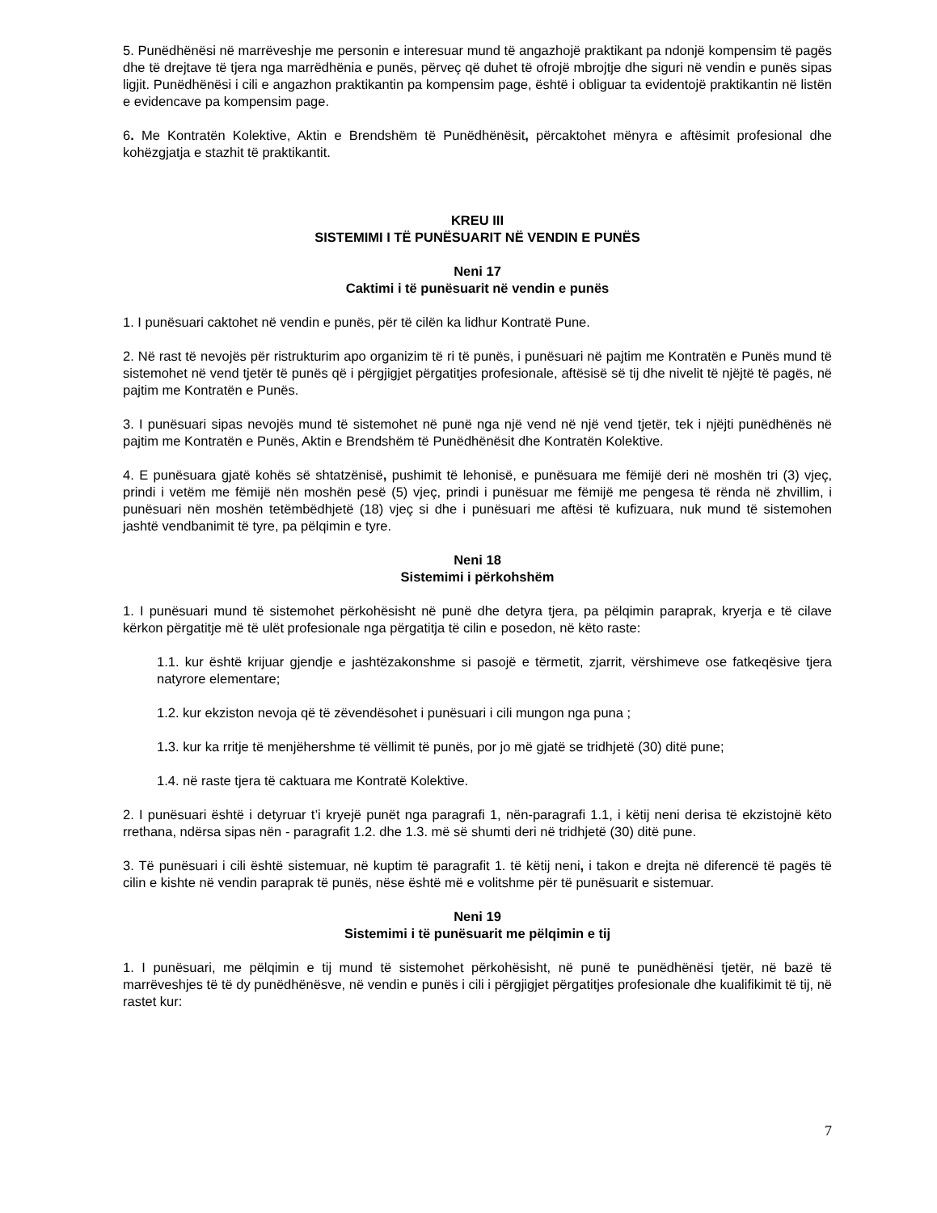5. Punëdhënësi në marrëveshje me personin e interesuar mund të angazhojë praktikant pa ndonjë kompensim të pagës dhe të drejtave të tjera nga marrëdhënia e punës, përveç që duhet të ofrojë mbrojtje dhe siguri në vendin e punës sipas ligjit. Punëdhënësi i cili e angazhon praktikantin pa kompensim page, është i obliguar ta evidentojë praktikantin në listën e evidencave pa kompensim page.
6. Me Kontratën Kolektive, Aktin e Brendshëm të Punëdhënësit, përcaktohet mënyra e aftësimit profesional dhe kohëzgjatja e stazhit të praktikantit.
KREU III
SISTEMIMI I TË PUNËSUARIT NË VENDIN E PUNËS
Neni 17
Caktimi i të punësuarit në vendin e punës
1. I punësuari caktohet në vendin e punës, për të cilën ka lidhur Kontratë Pune.
2. Në rast të nevojës për ristrukturim apo organizim të ri të punës, i punësuari në pajtim me Kontratën e Punës mund të sistemohet në vend tjetër të punës që i përgjigjet përgatitjes profesionale, aftësisë së tij dhe nivelit të njëjtë të pagës, në pajtim me Kontratën e Punës.
3. I punësuari sipas nevojës mund të sistemohet në punë nga një vend në një vend tjetër, tek i njëjti punëdhënës në pajtim me Kontratën e Punës, Aktin e Brendshëm të Punëdhënësit dhe Kontratën Kolektive.
4. E punësuara gjatë kohës së shtatzënisë, pushimit të lehonisë, e punësuara me fëmijë deri në moshën tri (3) vjeç, prindi i vetëm me fëmijë nën moshën pesë (5) vjeç, prindi i punësuar me fëmijë me pengesa të rënda në zhvillim, i punësuari nën moshën tetëmbëdhjetë (18) vjeç si dhe i punësuari me aftësi të kufizuara, nuk mund të sistemohen jashtë vendbanimit të tyre, pa pëlqimin e tyre.
Neni 18
Sistemimi i përkohshëm
1. I punësuari mund të sistemohet përkohësisht në punë dhe detyra tjera, pa pëlqimin paraprak, kryerja e të cilave kërkon përgatitje më të ulët profesionale nga përgatitja të cilin e posedon, në këto raste:
1.1. kur është krijuar gjendje e jashtëzakonshme si pasojë e tërmetit, zjarrit, vërshimeve ose fatkeqësive tjera natyrore elementare;
1.2. kur ekziston nevoja që të zëvendësohet i punësuari i cili mungon nga puna ;
1. 3. kur ka rritje të menjëhershme të vëllimit të punës, por jo më gjatë se tridhjetë (30) ditë pune;
1.4. në raste tjera të caktuara me Kontratë Kolektive.
2. I punësuari është i detyruar t’i kryejë punët nga paragrafi 1, nën-paragrafi 1.1, i këtij neni derisa të ekzistojnë këto rrethana, ndërsa sipas nën - paragrafit 1.2. dhe 1.3. më së shumti deri në tridhjetë (30) ditë pune.
3. Të punësuari i cili është sistemuar, në kuptim të paragrafit 1. të këtij neni, i takon e drejta në diferencë të pagës të cilin e kishte në vendin paraprak të punës, nëse është më e volitshme për të punësuarit e sistemuar.
Neni 19
Sistemimi i të punësuarit me pëlqimin e tij
1. I punësuari, me pëlqimin e tij mund të sistemohet përkohësisht, në punë te punëdhënësi tjetër, në bazë të marrëveshjes të të dy punëdhënësve, në vendin e punës i cili i përgjigjet përgatitjes profesionale dhe kualifikimit të tij, në rastet kur:
7